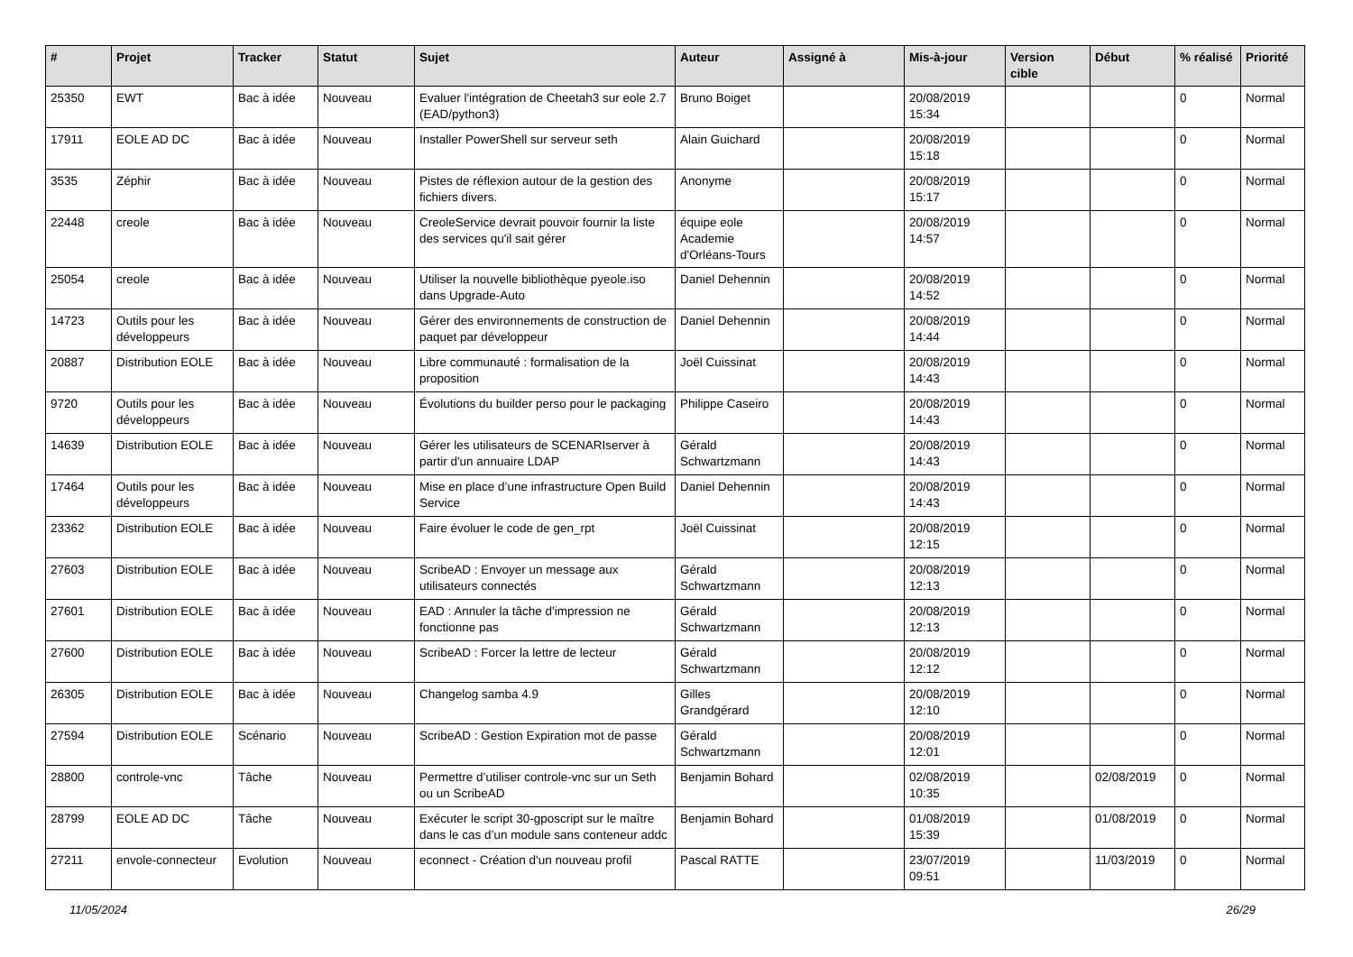| # | Projet | Tracker | Statut | Sujet | Auteur | Assigné à | Mis-à-jour | Version cible | Début | % réalisé | Priorité |
| --- | --- | --- | --- | --- | --- | --- | --- | --- | --- | --- | --- |
| 25350 | EWT | Bac à idée | Nouveau | Evaluer l'intégration de Cheetah3 sur eole 2.7 (EAD/python3) | Bruno Boiget | | 20/08/2019 15:34 | | | 0 | Normal |
| 17911 | EOLE AD DC | Bac à idée | Nouveau | Installer PowerShell sur serveur seth | Alain Guichard | | 20/08/2019 15:18 | | | 0 | Normal |
| 3535 | Zéphir | Bac à idée | Nouveau | Pistes de réflexion autour de la gestion des fichiers divers. | Anonyme | | 20/08/2019 15:17 | | | 0 | Normal |
| 22448 | creole | Bac à idée | Nouveau | CreoleService devrait pouvoir fournir la liste des services qu'il sait gérer | équipe eole Academie d'Orléans-Tours | | 20/08/2019 14:57 | | | 0 | Normal |
| 25054 | creole | Bac à idée | Nouveau | Utiliser la nouvelle bibliothèque pyeole.iso dans Upgrade-Auto | Daniel Dehennin | | 20/08/2019 14:52 | | | 0 | Normal |
| 14723 | Outils pour les développeurs | Bac à idée | Nouveau | Gérer des environnements de construction de paquet par développeur | Daniel Dehennin | | 20/08/2019 14:44 | | | 0 | Normal |
| 20887 | Distribution EOLE | Bac à idée | Nouveau | Libre communauté : formalisation de la proposition | Joël Cuissinat | | 20/08/2019 14:43 | | | 0 | Normal |
| 9720 | Outils pour les développeurs | Bac à idée | Nouveau | Évolutions du builder perso pour le packaging | Philippe Caseiro | | 20/08/2019 14:43 | | | 0 | Normal |
| 14639 | Distribution EOLE | Bac à idée | Nouveau | Gérer les utilisateurs de SCENARIserver à partir d'un annuaire LDAP | Gérald Schwartzmann | | 20/08/2019 14:43 | | | 0 | Normal |
| 17464 | Outils pour les développeurs | Bac à idée | Nouveau | Mise en place d’une infrastructure Open Build Service | Daniel Dehennin | | 20/08/2019 14:43 | | | 0 | Normal |
| 23362 | Distribution EOLE | Bac à idée | Nouveau | Faire évoluer le code de gen_rpt | Joël Cuissinat | | 20/08/2019 12:15 | | | 0 | Normal |
| 27603 | Distribution EOLE | Bac à idée | Nouveau | ScribeAD : Envoyer un message aux utilisateurs connectés | Gérald Schwartzmann | | 20/08/2019 12:13 | | | 0 | Normal |
| 27601 | Distribution EOLE | Bac à idée | Nouveau | EAD : Annuler la tâche d'impression ne fonctionne pas | Gérald Schwartzmann | | 20/08/2019 12:13 | | | 0 | Normal |
| 27600 | Distribution EOLE | Bac à idée | Nouveau | ScribeAD : Forcer la lettre de lecteur | Gérald Schwartzmann | | 20/08/2019 12:12 | | | 0 | Normal |
| 26305 | Distribution EOLE | Bac à idée | Nouveau | Changelog samba 4.9 | Gilles Grandgérard | | 20/08/2019 12:10 | | | 0 | Normal |
| 27594 | Distribution EOLE | Scénario | Nouveau | ScribeAD : Gestion Expiration mot de passe | Gérald Schwartzmann | | 20/08/2019 12:01 | | | 0 | Normal |
| 28800 | controle-vnc | Tâche | Nouveau | Permettre d’utiliser controle-vnc sur un Seth ou un ScribeAD | Benjamin Bohard | | 02/08/2019 10:35 | | 02/08/2019 | 0 | Normal |
| 28799 | EOLE AD DC | Tâche | Nouveau | Exécuter le script 30-gposcript sur le maître dans le cas d’un module sans conteneur addc | Benjamin Bohard | | 01/08/2019 15:39 | | 01/08/2019 | 0 | Normal |
| 27211 | envole-connecteur | Evolution | Nouveau | econnect - Création d'un nouveau profil | Pascal RATTE | | 23/07/2019 09:51 | | 11/03/2019 | 0 | Normal |
11/05/2024 26/29